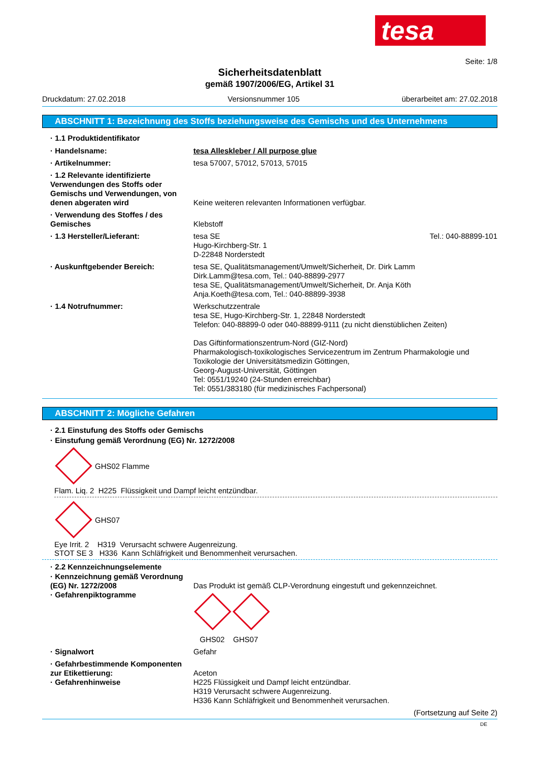tesa
Seite: 1/8
Sicherheitsdatenblatt
gemäß 1907/2006/EG, Artikel 31
Druckdatum: 27.02.2018 Versionsnummer 105 überarbeitet am: 27.02.2018
ABSCHNITT 1: Bezeichnung des Stoffs beziehungsweise des Gemischs und des Unternehmens
· 1.1 Produktidentifikator
· Handelsname: tesa Alleskleber / All purpose glue
· Artikelnummer: tesa 57007, 57012, 57013, 57015
· 1.2 Relevante identifizierte Verwendungen des Stoffs oder Gemischs und Verwendungen, von denen abgeraten wird
Keine weiteren relevanten Informationen verfügbar.
· Verwendung des Stoffes / des Gemisches
Klebstoff
· 1.3 Hersteller/Lieferant: tesa SE
Hugo-Kirchberg-Str. 1
D-22848 Norderstedt Tel.: 040-88899-101
· Auskunftgebender Bereich: tesa SE, Qualitätsmanagement/Umwelt/Sicherheit, Dr. Dirk Lamm
Dirk.Lamm@tesa.com, Tel.: 040-88899-2977
tesa SE, Qualitätsmanagement/Umwelt/Sicherheit, Dr. Anja Köth
Anja.Koeth@tesa.com, Tel.: 040-88899-3938
· 1.4 Notrufnummer: Werkschutzzentrale
tesa SE, Hugo-Kirchberg-Str. 1, 22848 Norderstedt
Telefon: 040-88899-0 oder 040-88899-9111 (zu nicht dienstüblichen Zeiten)
Das Giftinformationszentrum-Nord (GIZ-Nord)
Pharmakologisch-toxikologisches Servicezentrum im Zentrum Pharmakologie und Toxikologie der Universitätsmedizin Göttingen,
Georg-August-Universität, Göttingen
Tel: 0551/19240 (24-Stunden erreichbar)
Tel: 0551/383180 (für medizinisches Fachpersonal)
ABSCHNITT 2: Mögliche Gefahren
· 2.1 Einstufung des Stoffs oder Gemischs
· Einstufung gemäß Verordnung (EG) Nr. 1272/2008
GHS02 Flamme
Flam. Liq. 2 H225 Flüssigkeit und Dampf leicht entzündbar.
GHS07
Eye Irrit. 2 H319 Verursacht schwere Augenreizung.
STOT SE 3 H336 Kann Schläfrigkeit und Benommenheit verursachen.
· 2.2 Kennzeichnungselemente
· Kennzeichnung gemäß Verordnung (EG) Nr. 1272/2008
· Gefahrenpiktogramme
Das Produkt ist gemäß CLP-Verordnung eingestuft und gekennzeichnet.
GHS02 GHS07
· Signalwort Gefahr
· Gefahrbestimmende Komponenten zur Etikettierung:
· Gefahrenhinweise
Aceton
H225 Flüssigkeit und Dampf leicht entzündbar.
H319 Verursacht schwere Augenreizung.
H336 Kann Schläfrigkeit und Benommenheit verursachen.
(Fortsetzung auf Seite 2)
DE